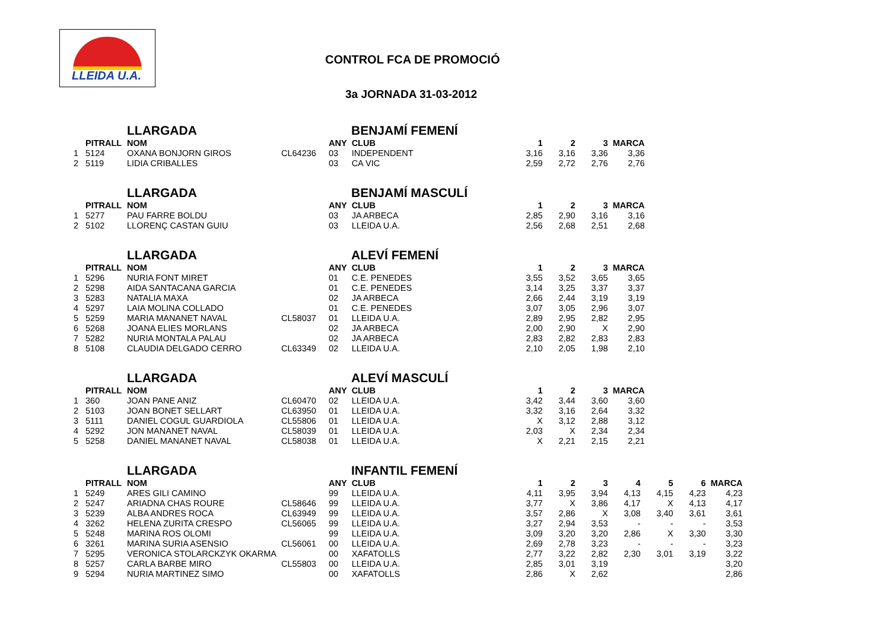LLEIDA U.A.
CONTROL FCA DE PROMOCIÓ
3a JORNADA 31-03-2012
LLARGADA BENJAMÍ FEMENÍ
| | PITRALL | NOM | | ANY | CLUB | 1 | 2 | 3 | MARCA |
| --- | --- | --- | --- | --- | --- | --- | --- | --- | --- |
| 1 | 5124 | OXANA BONJORN GIROS | CL64236 | 03 | INDEPENDENT | 3,16 | 3,16 | 3,36 | 3,36 |
| 2 | 5119 | LIDIA CRIBALLES | | 03 | CA VIC | 2,59 | 2,72 | 2,76 | 2,76 |
LLARGADA BENJAMÍ MASCULÍ
| | PITRALL | NOM | | ANY | CLUB | 1 | 2 | 3 | MARCA |
| --- | --- | --- | --- | --- | --- | --- | --- | --- | --- |
| 1 | 5277 | PAU FARRE BOLDU | | 03 | JA ARBECA | 2,85 | 2,90 | 3,16 | 3,16 |
| 2 | 5102 | LLORENÇ CASTAN GUIU | | 03 | LLEIDA U.A. | 2,56 | 2,68 | 2,51 | 2,68 |
LLARGADA ALEVÍ FEMENÍ
| | PITRALL | NOM | | ANY | CLUB | 1 | 2 | 3 | MARCA |
| --- | --- | --- | --- | --- | --- | --- | --- | --- | --- |
| 1 | 5296 | NURIA FONT MIRET | | 01 | C.E. PENEDES | 3,55 | 3,52 | 3,65 | 3,65 |
| 2 | 5298 | AIDA SANTACANA GARCIA | | 01 | C.E. PENEDES | 3,14 | 3,25 | 3,37 | 3,37 |
| 3 | 5283 | NATALIA MAXA | | 02 | JA ARBECA | 2,66 | 2,44 | 3,19 | 3,19 |
| 4 | 5297 | LAIA MOLINA COLLADO | | 01 | C.E. PENEDES | 3,07 | 3,05 | 2,96 | 3,07 |
| 5 | 5259 | MARIA MANANET NAVAL | CL58037 | 01 | LLEIDA U.A. | 2,89 | 2,95 | 2,82 | 2,95 |
| 6 | 5268 | JOANA ELIES MORLANS | | 02 | JA ARBECA | 2,00 | 2,90 | X | 2,90 |
| 7 | 5282 | NURIA MONTALA PALAU | | 02 | JA ARBECA | 2,83 | 2,82 | 2,83 | 2,83 |
| 8 | 5108 | CLAUDIA DELGADO CERRO | CL63349 | 02 | LLEIDA U.A. | 2,10 | 2,05 | 1,98 | 2,10 |
LLARGADA ALEVÍ MASCULÍ
| | PITRALL | NOM | | ANY | CLUB | 1 | 2 | 3 | MARCA |
| --- | --- | --- | --- | --- | --- | --- | --- | --- | --- |
| 1 | 360 | JOAN PANE ANIZ | CL60470 | 02 | LLEIDA U.A. | 3,42 | 3,44 | 3,60 | 3,60 |
| 2 | 5103 | JOAN BONET SELLART | CL63950 | 01 | LLEIDA U.A. | 3,32 | 3,16 | 2,64 | 3,32 |
| 3 | 5111 | DANIEL COGUL GUARDIOLA | CL55806 | 01 | LLEIDA U.A. | X | 3,12 | 2,88 | 3,12 |
| 4 | 5292 | JON MANANET NAVAL | CL58039 | 01 | LLEIDA U.A. | 2,03 | X | 2,34 | 2,34 |
| 5 | 5258 | DANIEL MANANET NAVAL | CL58038 | 01 | LLEIDA U.A. | X | 2,21 | 2,15 | 2,21 |
LLARGADA INFANTIL FEMENÍ
| | PITRALL | NOM | | ANY | CLUB | 1 | 2 | 3 | 4 | 5 | 6 | MARCA |
| --- | --- | --- | --- | --- | --- | --- | --- | --- | --- | --- | --- | --- |
| 1 | 5249 | ARES GILI CAMINO | | 99 | LLEIDA U.A. | 4,11 | 3,95 | 3,94 | 4,13 | 4,15 | 4,23 | 4,23 |
| 2 | 5247 | ARIADNA CHAS ROURE | CL58646 | 99 | LLEIDA U.A. | 3,77 | X | 3,86 | 4,17 | X | 4,13 | 4,17 |
| 3 | 5239 | ALBA ANDRES ROCA | CL63949 | 99 | LLEIDA U.A. | 3,57 | 2,86 | X | 3,08 | 3,40 | 3,61 | 3,61 |
| 4 | 3262 | HELENA ZURITA CRESPO | CL56065 | 99 | LLEIDA U.A. | 3,27 | 2,94 | 3,53 | - | - | - | 3,53 |
| 5 | 5248 | MARINA ROS OLOMI | | 99 | LLEIDA U.A. | 3,09 | 3,20 | 3,20 | 2,86 | X | 3,30 | 3,30 |
| 6 | 3261 | MARINA SURIA ASENSIO | CL56061 | 00 | LLEIDA U.A. | 2,69 | 2,78 | 3,23 | - | - | - | 3,23 |
| 7 | 5295 | VERONICA STOLARCKZYK OKARMA | | 00 | XAFATOLLS | 2,77 | 3,22 | 2,82 | 2,30 | 3,01 | 3,19 | 3,22 |
| 8 | 5257 | CARLA BARBE MIRO | CL55803 | 00 | LLEIDA U.A. | 2,85 | 3,01 | 3,19 | | | | 3,20 |
| 9 | 5294 | NURIA MARTINEZ SIMO | | 00 | XAFATOLLS | 2,86 | X | 2,62 | | | | 2,86 |